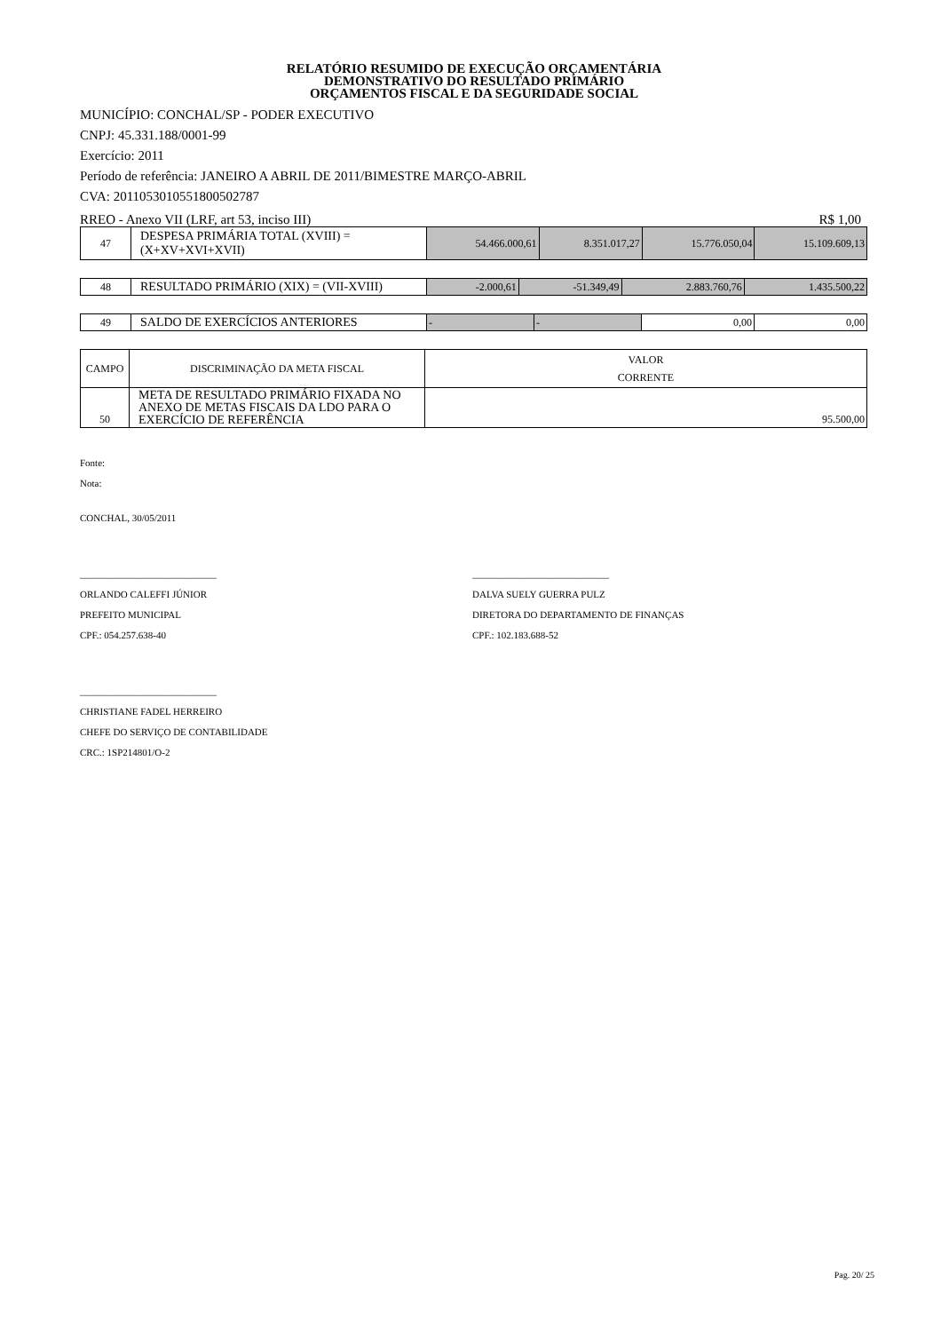RELATÓRIO RESUMIDO DE EXECUÇÃO ORÇAMENTÁRIA
DEMONSTRATIVO DO RESULTADO PRIMÁRIO
ORÇAMENTOS FISCAL E DA SEGURIDADE SOCIAL
MUNICÍPIO: CONCHAL/SP - PODER EXECUTIVO
CNPJ: 45.331.188/0001-99
Exercício: 2011
Período de referência: JANEIRO A ABRIL DE 2011/BIMESTRE MARÇO-ABRIL
CVA: 2011053010551800502787
RREO - Anexo VII (LRF, art 53, inciso III) R$ 1,00
| 47 | DESPESA PRIMÁRIA TOTAL (XVIII) = (X+XV+XVI+XVII) | 54.466.000,61 | 8.351.017,27 | 15.776.050,04 | 15.109.609,13 |
| 48 | RESULTADO PRIMÁRIO (XIX) = (VII-XVIII) | -2.000,61 | -51.349,49 | 2.883.760,76 | 1.435.500,22 |
| 49 | SALDO DE EXERCÍCIOS ANTERIORES | - | - | 0,00 | 0,00 |
| CAMPO | DISCRIMINAÇÃO DA META FISCAL | VALOR CORRENTE |
| --- | --- | --- |
| 50 | META DE RESULTADO PRIMÁRIO FIXADA NO ANEXO DE METAS FISCAIS DA LDO PARA O EXERCÍCIO DE REFERÊNCIA | 95.500,00 |
Fonte:
Nota:
CONCHAL, 30/05/2011
____________________________
ORLANDO CALEFFI JÚNIOR
PREFEITO MUNICIPAL
CPF.: 054.257.638-40
____________________________
DALVA SUELY GUERRA PULZ
DIRETORA DO DEPARTAMENTO DE FINANÇAS
CPF.: 102.183.688-52
____________________________
CHRISTIANE FADEL HERREIRO
CHEFE DO SERVIÇO DE CONTABILIDADE
CRC.: 1SP214801/O-2
Pag. 20/ 25